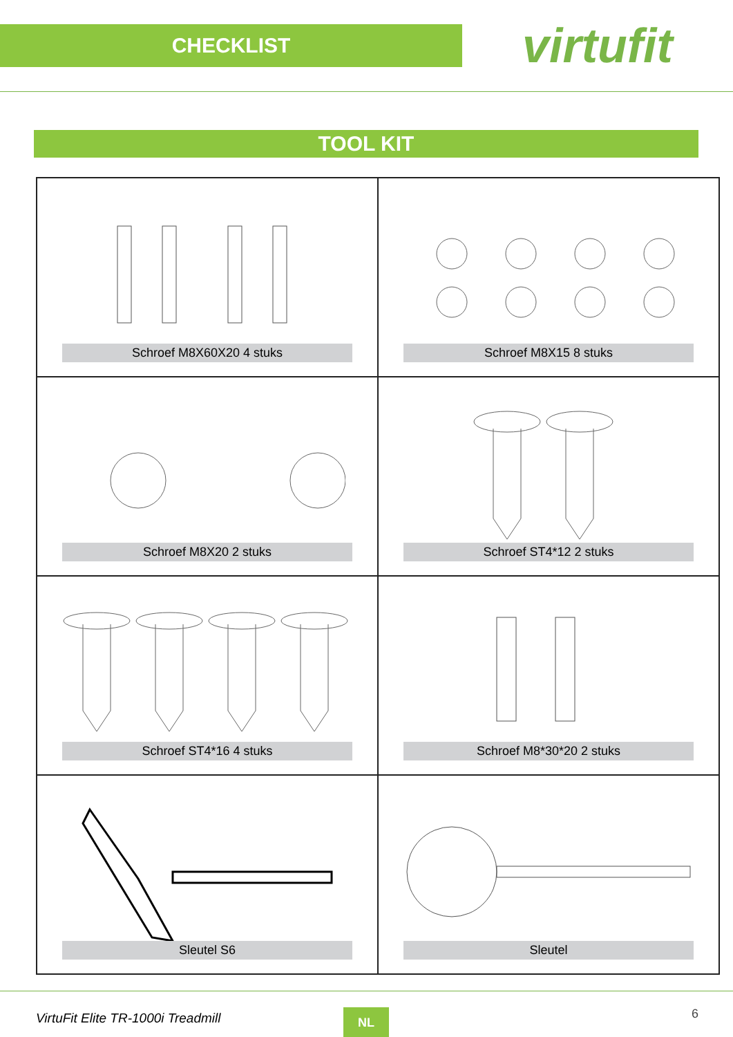CHECKLIST
virtufit
TOOL KIT
| Schroef M8X60X20 4 stuks | Schroef M8X15 8 stuks |
| Schroef M8X20 2 stuks | Schroef ST4*12 2 stuks |
| Schroef ST4*16 4 stuks | Schroef M8*30*20 2 stuks |
| Sleutel S6 | Sleutel |
VirtuFit Elite TR-1000i Treadmill
NL 6